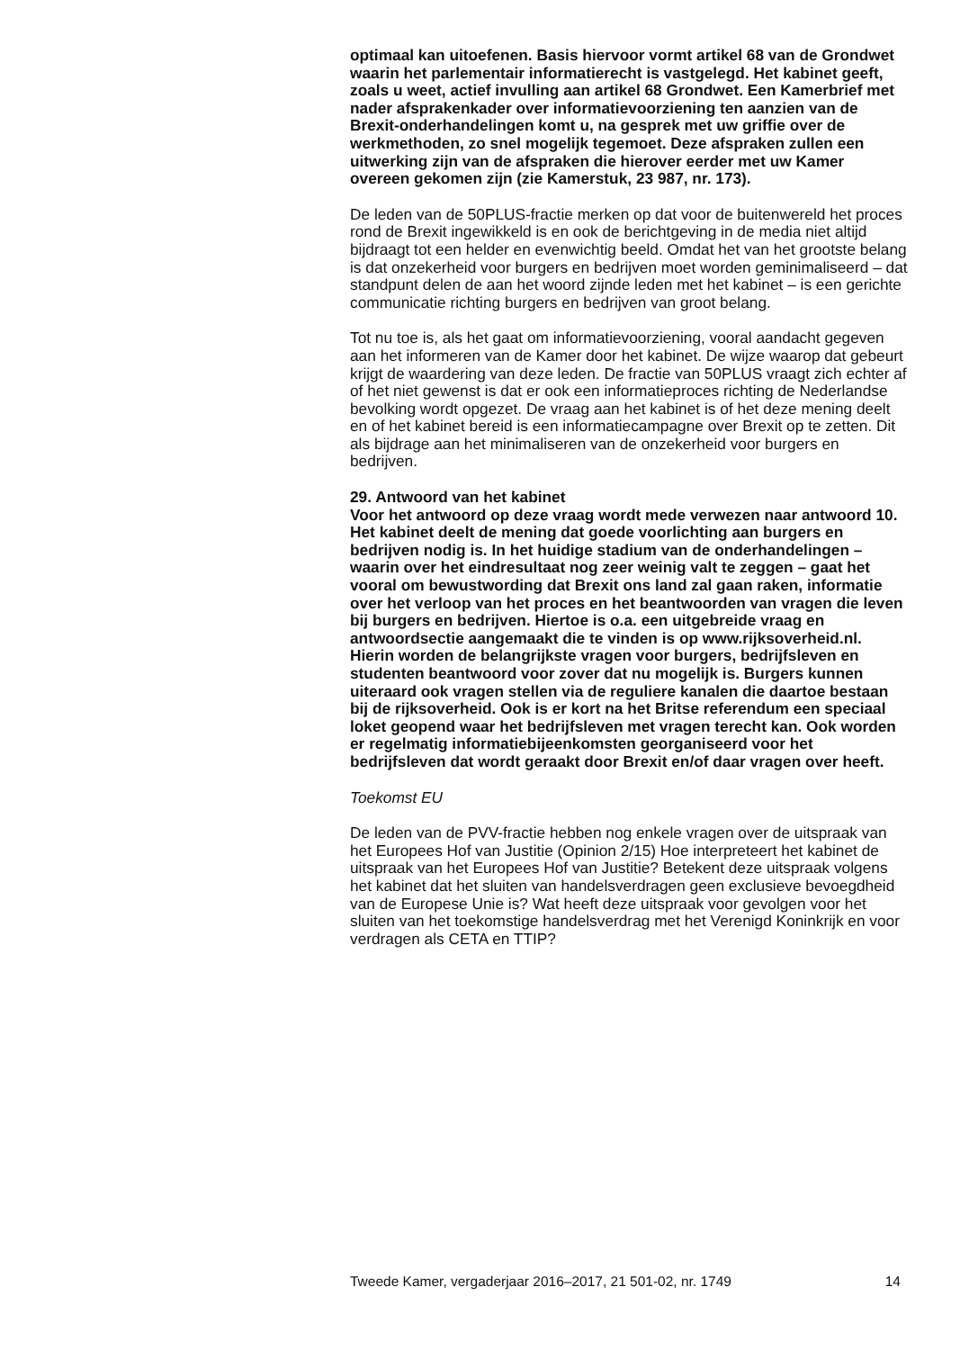optimaal kan uitoefenen. Basis hiervoor vormt artikel 68 van de Grondwet waarin het parlementair informatierecht is vastgelegd. Het kabinet geeft, zoals u weet, actief invulling aan artikel 68 Grondwet. Een Kamerbrief met nader afsprakenkader over informatievoorziening ten aanzien van de Brexit-onderhandelingen komt u, na gesprek met uw griffie over de werkmethoden, zo snel mogelijk tegemoet. Deze afspraken zullen een uitwerking zijn van de afspraken die hierover eerder met uw Kamer overeen gekomen zijn (zie Kamerstuk, 23 987, nr. 173).
De leden van de 50PLUS-fractie merken op dat voor de buitenwereld het proces rond de Brexit ingewikkeld is en ook de berichtgeving in de media niet altijd bijdraagt tot een helder en evenwichtig beeld. Omdat het van het grootste belang is dat onzekerheid voor burgers en bedrijven moet worden geminimaliseerd – dat standpunt delen de aan het woord zijnde leden met het kabinet – is een gerichte communicatie richting burgers en bedrijven van groot belang.
Tot nu toe is, als het gaat om informatievoorziening, vooral aandacht gegeven aan het informeren van de Kamer door het kabinet. De wijze waarop dat gebeurt krijgt de waardering van deze leden. De fractie van 50PLUS vraagt zich echter af of het niet gewenst is dat er ook een informatieproces richting de Nederlandse bevolking wordt opgezet. De vraag aan het kabinet is of het deze mening deelt en of het kabinet bereid is een informatiecampagne over Brexit op te zetten. Dit als bijdrage aan het minimaliseren van de onzekerheid voor burgers en bedrijven.
29. Antwoord van het kabinet
Voor het antwoord op deze vraag wordt mede verwezen naar antwoord 10. Het kabinet deelt de mening dat goede voorlichting aan burgers en bedrijven nodig is. In het huidige stadium van de onderhandelingen – waarin over het eindresultaat nog zeer weinig valt te zeggen – gaat het vooral om bewustwording dat Brexit ons land zal gaan raken, informatie over het verloop van het proces en het beantwoorden van vragen die leven bij burgers en bedrijven. Hiertoe is o.a. een uitgebreide vraag en antwoordsectie aangemaakt die te vinden is op www.rijksoverheid.nl. Hierin worden de belangrijkste vragen voor burgers, bedrijfsleven en studenten beantwoord voor zover dat nu mogelijk is. Burgers kunnen uiteraard ook vragen stellen via de reguliere kanalen die daartoe bestaan bij de rijksoverheid. Ook is er kort na het Britse referendum een speciaal loket geopend waar het bedrijfsleven met vragen terecht kan. Ook worden er regelmatig informatiebijeenkomsten georganiseerd voor het bedrijfsleven dat wordt geraakt door Brexit en/of daar vragen over heeft.
Toekomst EU
De leden van de PVV-fractie hebben nog enkele vragen over de uitspraak van het Europees Hof van Justitie (Opinion 2/15) Hoe interpreteert het kabinet de uitspraak van het Europees Hof van Justitie? Betekent deze uitspraak volgens het kabinet dat het sluiten van handelsverdragen geen exclusieve bevoegdheid van de Europese Unie is? Wat heeft deze uitspraak voor gevolgen voor het sluiten van het toekomstige handelsverdrag met het Verenigd Koninkrijk en voor verdragen als CETA en TTIP?
Tweede Kamer, vergaderjaar 2016–2017, 21 501-02, nr. 1749 14